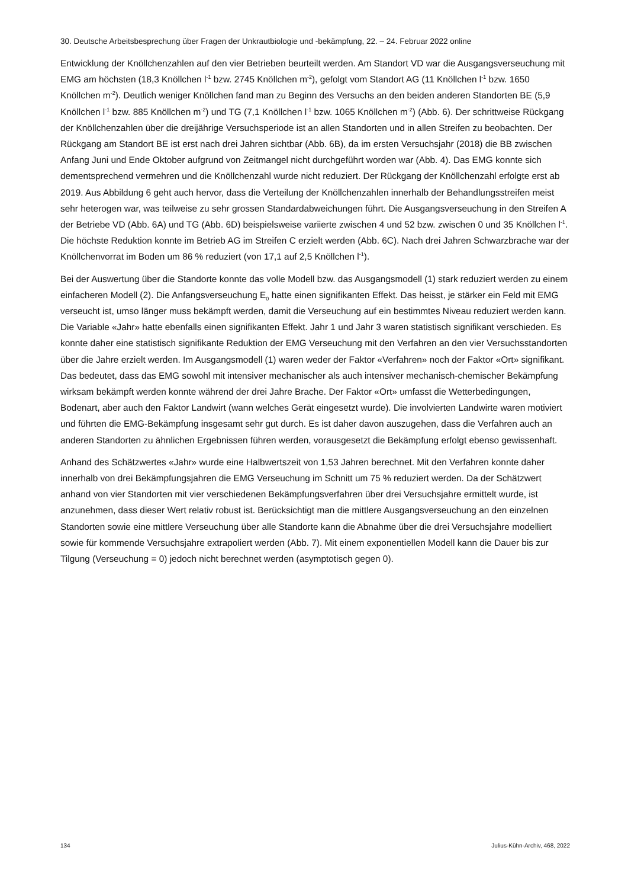30. Deutsche Arbeitsbesprechung über Fragen der Unkrautbiologie und -bekämpfung, 22. – 24. Februar 2022 online
Entwicklung der Knöllchenzahlen auf den vier Betrieben beurteilt werden. Am Standort VD war die Ausgangsverseuchung mit EMG am höchsten (18,3 Knöllchen l<sup>-1</sup> bzw. 2745 Knöllchen m<sup>-2</sup>), gefolgt vom Standort AG (11 Knöllchen l<sup>-1</sup> bzw. 1650 Knöllchen m<sup>-2</sup>). Deutlich weniger Knöllchen fand man zu Beginn des Versuchs an den beiden anderen Standorten BE (5,9 Knöllchen l<sup>-1</sup> bzw. 885 Knöllchen m<sup>-2</sup>) und TG (7,1 Knöllchen l<sup>-1</sup> bzw. 1065 Knöllchen m<sup>-2</sup>) (Abb. 6). Der schrittweise Rückgang der Knöllchenzahlen über die dreijährige Versuchsperiode ist an allen Standorten und in allen Streifen zu beobachten. Der Rückgang am Standort BE ist erst nach drei Jahren sichtbar (Abb. 6B), da im ersten Versuchsjahr (2018) die BB zwischen Anfang Juni und Ende Oktober aufgrund von Zeitmangel nicht durchgeführt worden war (Abb. 4). Das EMG konnte sich dementsprechend vermehren und die Knöllchenzahl wurde nicht reduziert. Der Rückgang der Knöllchenzahl erfolgte erst ab 2019. Aus Abbildung 6 geht auch hervor, dass die Verteilung der Knöllchenzahlen innerhalb der Behandlungsstreifen meist sehr heterogen war, was teilweise zu sehr grossen Standardabweichungen führt. Die Ausgangsverseuchung in den Streifen A der Betriebe VD (Abb. 6A) und TG (Abb. 6D) beispielsweise variierte zwischen 4 und 52 bzw. zwischen 0 und 35 Knöllchen l<sup>-1</sup>. Die höchste Reduktion konnte im Betrieb AG im Streifen C erzielt werden (Abb. 6C). Nach drei Jahren Schwarzbrache war der Knöllchenvorrat im Boden um 86 % reduziert (von 17,1 auf 2,5 Knöllchen l<sup>-1</sup>).
Bei der Auswertung über die Standorte konnte das volle Modell bzw. das Ausgangsmodell (1) stark reduziert werden zu einem einfacheren Modell (2). Die Anfangsverseuchung E<sub>0</sub> hatte einen signifikanten Effekt. Das heisst, je stärker ein Feld mit EMG verseucht ist, umso länger muss bekämpft werden, damit die Verseuchung auf ein bestimmtes Niveau reduziert werden kann. Die Variable «Jahr» hatte ebenfalls einen signifikanten Effekt. Jahr 1 und Jahr 3 waren statistisch signifikant verschieden. Es konnte daher eine statistisch signifikante Reduktion der EMG Verseuchung mit den Verfahren an den vier Versuchsstandorten über die Jahre erzielt werden. Im Ausgangsmodell (1) waren weder der Faktor «Verfahren» noch der Faktor «Ort» signifikant. Das bedeutet, dass das EMG sowohl mit intensiver mechanischer als auch intensiver mechanisch-chemischer Bekämpfung wirksam bekämpft werden konnte während der drei Jahre Brache. Der Faktor «Ort» umfasst die Wetterbedingungen, Bodenart, aber auch den Faktor Landwirt (wann welches Gerät eingesetzt wurde). Die involvierten Landwirte waren motiviert und führten die EMG-Bekämpfung insgesamt sehr gut durch. Es ist daher davon auszugehen, dass die Verfahren auch an anderen Standorten zu ähnlichen Ergebnissen führen werden, vorausgesetzt die Bekämpfung erfolgt ebenso gewissenhaft.
Anhand des Schätzwertes «Jahr» wurde eine Halbwertszeit von 1,53 Jahren berechnet. Mit den Verfahren konnte daher innerhalb von drei Bekämpfungsjahren die EMG Verseuchung im Schnitt um 75 % reduziert werden. Da der Schätzwert anhand von vier Standorten mit vier verschiedenen Bekämpfungsverfahren über drei Versuchsjahre ermittelt wurde, ist anzunehmen, dass dieser Wert relativ robust ist. Berücksichtigt man die mittlere Ausgangsverseuchung an den einzelnen Standorten sowie eine mittlere Verseuchung über alle Standorte kann die Abnahme über die drei Versuchsjahre modelliert sowie für kommende Versuchsjahre extrapoliert werden (Abb. 7). Mit einem exponentiellen Modell kann die Dauer bis zur Tilgung (Verseuchung = 0) jedoch nicht berechnet werden (asymptotisch gegen 0).
134 Julius-Kühn-Archiv, 468, 2022